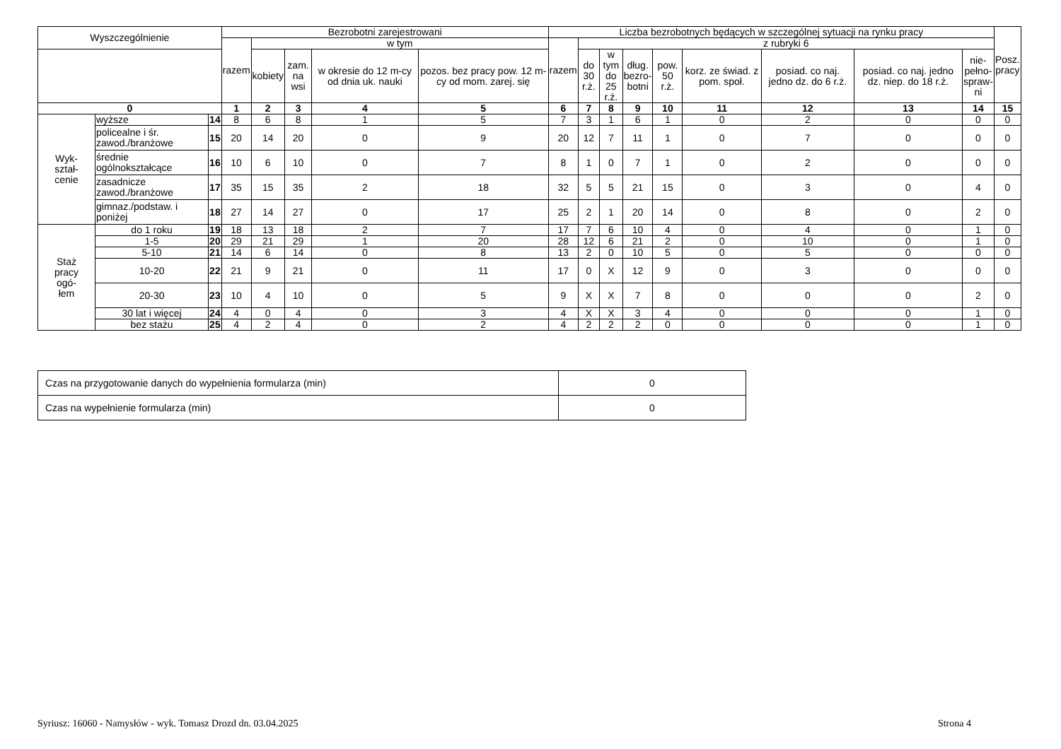| Wyszczególnienie | | | Bezrobotni zarejestrowani | | | | | Liczba bezrobotnych będących w szczególnej sytuacji na rynku pracy | | | | | | | | | Posz. pracy |
| --- | --- | --- | --- | --- | --- | --- | --- | --- | --- | --- | --- | --- | --- | --- | --- | --- | --- |
| | | | razem | w tym | | | | razem | z rubryki 6 | | | | | | | | |
| | | | | kobiety | zam. na wsi | w okresie do 12 m-cy od dnia uk. nauki | pozos. bez pracy pow. 12 m-cy od mom. zarej. się | | do 30 r.ż. | w tym do 25 r.ż. | dług. bezro- botni | pow. 50 r.ż. | korz. ze świad. z pom. społ. | posiad. co naj. jedno dz. do 6 r.ż. | posiad. co naj. jedno dz. niep. do 18 r.ż. | nie- pełno- spraw- ni | |
| 0 | | | 1 | 2 | 3 | 4 | 5 | 6 | 7 | 8 | 9 | 10 | 11 | 12 | 13 | 14 | 15 |
| Wyk- ształ- cenie | wyższe | 14 | 8 | 6 | 8 | 1 | 5 | 7 | 3 | 1 | 6 | 1 | 0 | 2 | 0 | 0 | 0 |
| | policealne i śr. zawod./branżowe | 15 | 20 | 14 | 20 | 0 | 9 | 20 | 12 | 7 | 11 | 1 | 0 | 7 | 0 | 0 | 0 |
| | średnie ogólnokształcące | 16 | 10 | 6 | 10 | 0 | 7 | 8 | 1 | 0 | 7 | 1 | 0 | 2 | 0 | 0 | 0 |
| | zasadnicze zawod./branżowe | 17 | 35 | 15 | 35 | 2 | 18 | 32 | 5 | 5 | 21 | 15 | 0 | 3 | 0 | 4 | 0 |
| | gimnaz./podstaw. i poniżej | 18 | 27 | 14 | 27 | 0 | 17 | 25 | 2 | 1 | 20 | 14 | 0 | 8 | 0 | 2 | 0 |
| Staż pracy ogó- łem | do 1 roku | 19 | 18 | 13 | 18 | 2 | 7 | 17 | 7 | 6 | 10 | 4 | 0 | 4 | 0 | 1 | 0 |
| | 1-5 | 20 | 29 | 21 | 29 | 1 | 20 | 28 | 12 | 6 | 21 | 2 | 0 | 10 | 0 | 1 | 0 |
| | 5-10 | 21 | 14 | 6 | 14 | 0 | 8 | 13 | 2 | 0 | 10 | 5 | 0 | 5 | 0 | 0 | 0 |
| | 10-20 | 22 | 21 | 9 | 21 | 0 | 11 | 17 | 0 | X | 12 | 9 | 0 | 3 | 0 | 0 | 0 |
| | 20-30 | 23 | 10 | 4 | 10 | 0 | 5 | 9 | X | X | 7 | 8 | 0 | 0 | 0 | 2 | 0 |
| | 30 lat i więcej | 24 | 4 | 0 | 4 | 0 | 3 | 4 | X | X | 3 | 4 | 0 | 0 | 0 | 1 | 0 |
| | bez stażu | 25 | 4 | 2 | 4 | 0 | 2 | 4 | 2 | 2 | 2 | 0 | 0 | 0 | 0 | 1 | 0 |
| Czas na przygotowanie danych do wypełnienia formularza (min) | 0 |
| Czas na wypełnienie formularza (min) | 0 |
Syriusz: 16060 - Namysłów - wyk. Tomasz Drozd dn. 03.04.2025 Strona 4